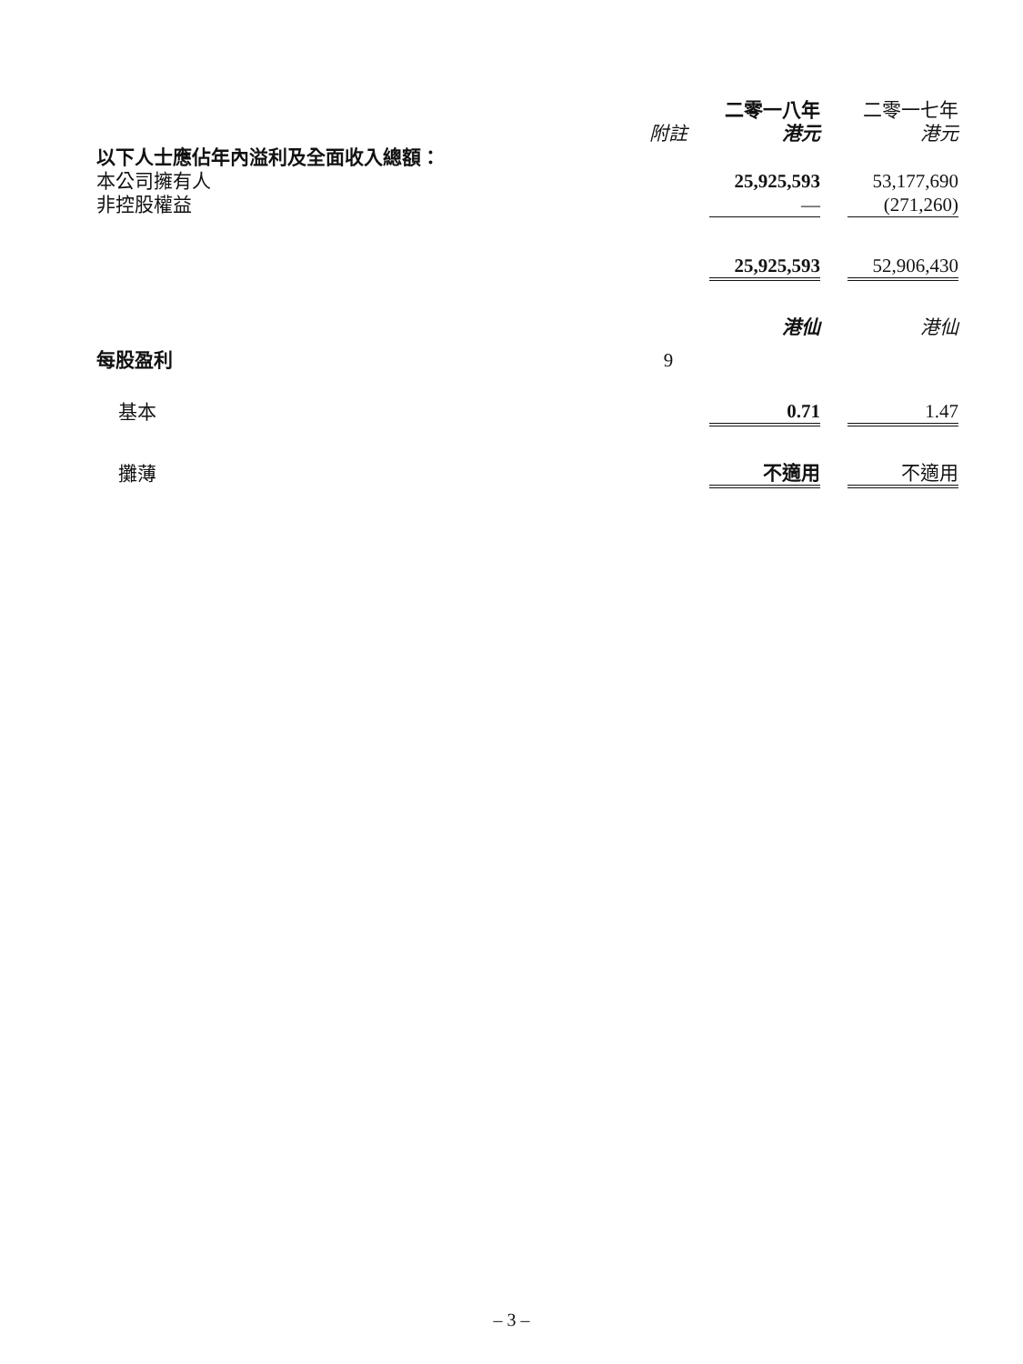| | | 二零一八年 | | 二零一七年 |
| --- | --- | --- | --- | --- |
| | 附註 | 港元 | | 港元 |
| 以下人士應佔年內溢利及全面收入總額： | | | | |
| 本公司擁有人 | | 25,925,593 | | 53,177,690 |
| 非控股權益 | | — | | (271,260) |
| | | 25,925,593 | | 52,906,430 |
| | | 港仙 | | 港仙 |
| 每股盈利 | 9 | | | |
| 基本 | | 0.71 | | 1.47 |
| 攤薄 | | 不適用 | | 不適用 |
– 3 –